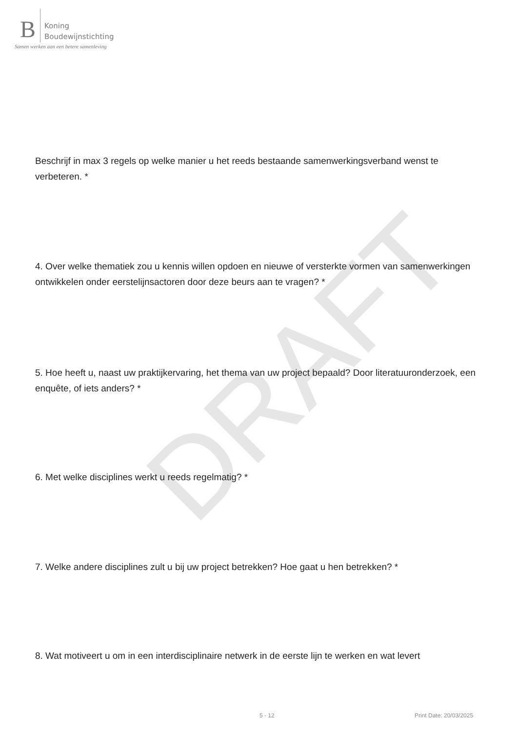DRAFT
B
Koning
Boudewijnstichting
Samen werken aan een betere samenleving
Beschrijf in max 3 regels op welke manier u het reeds bestaande samenwerkingsverband wenst te verbeteren. *
4. Over welke thematiek zou u kennis willen opdoen en nieuwe of versterkte vormen van samenwerkingen ontwikkelen onder eerstelijnsactoren door deze beurs aan te vragen? *
5. Hoe heeft u, naast uw praktijkervaring, het thema van uw project bepaald? Door literatuuronderzoek, een enquête, of iets anders? *
6. Met welke disciplines werkt u reeds regelmatig? *
7. Welke andere disciplines zult u bij uw project betrekken? Hoe gaat u hen betrekken? *
8. Wat motiveert u om in een interdisciplinaire netwerk in de eerste lijn te werken en wat levert
5 - 12 Print Date: 20/03/2025